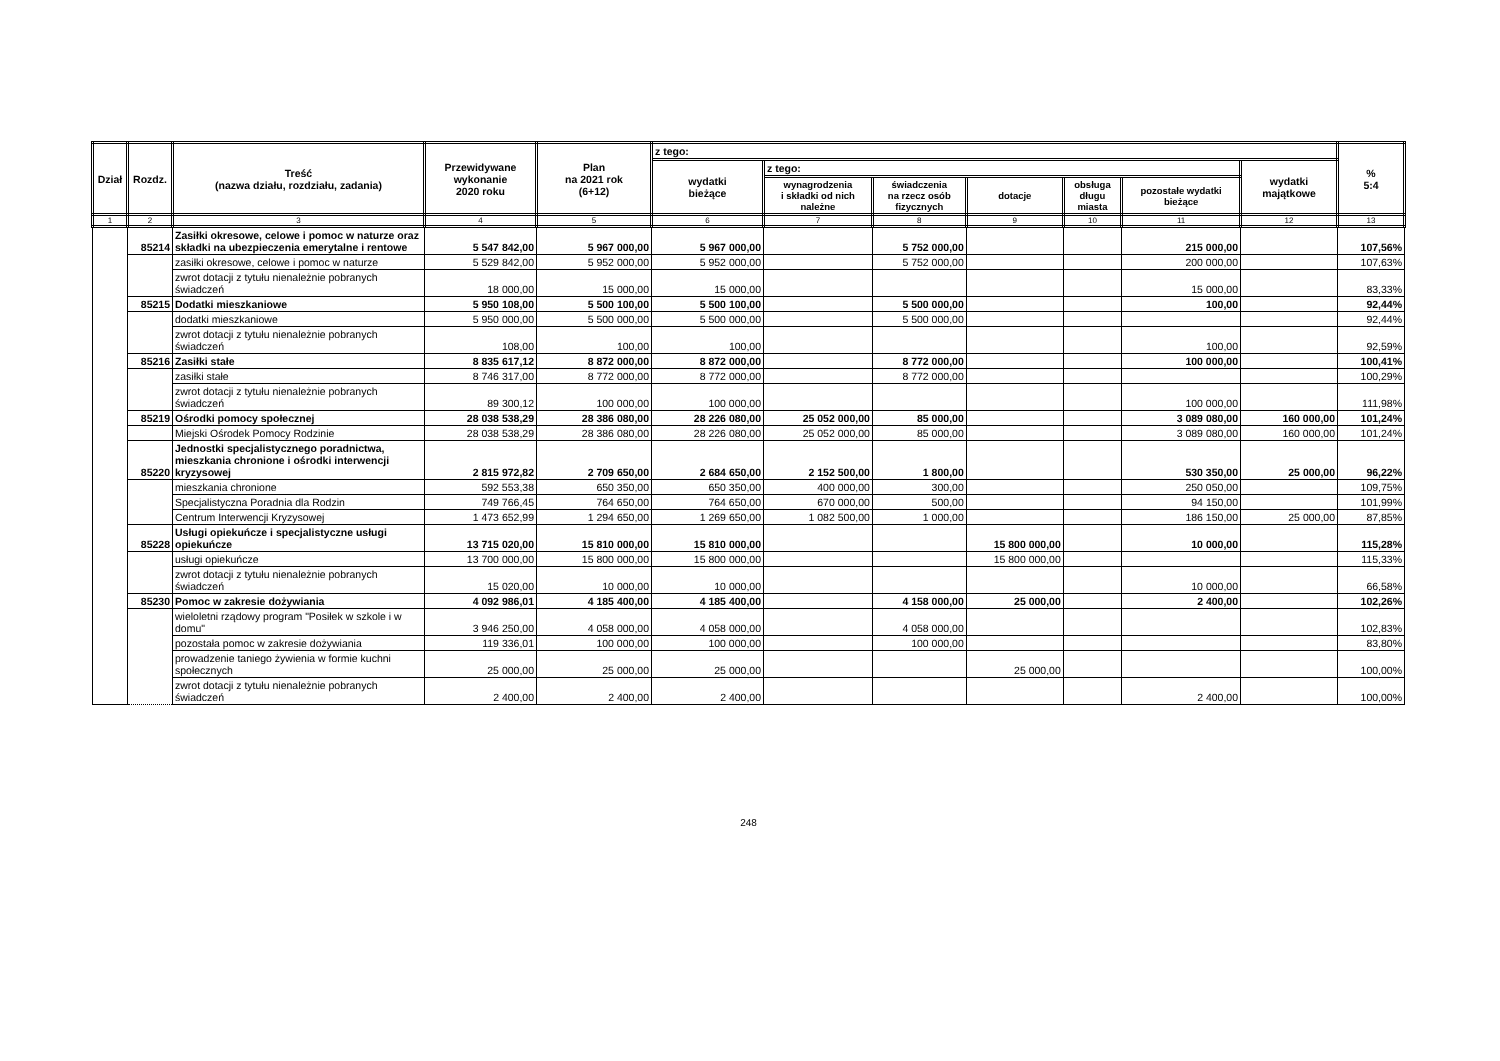| Dział | Rozdz. | Treść (nazwa działu, rozdziału, zadania) | Przewidywane wykonanie 2020 roku | Plan na 2021 rok (6+12) | z tego: | | | | | | | % 5:4 |
| --- | --- | --- | --- | --- | --- | --- | --- | --- | --- | --- | --- | --- |
| | | | | | wydatki bieżące | z tego: | | | | | wydatki majątkowe | |
| | | | | | | wynagrodzenia i składki od nich należne | świadczenia na rzecz osób fizycznych | dotacje | obsługa długu miasta | pozostałe wydatki bieżące | | |
| 1 | 2 | 3 | 4 | 5 | 6 | 7 | 8 | 9 | 10 | 11 | 12 | 13 |
| | 85214 | Zasiłki okresowe, celowe i pomoc w naturze oraz składki na ubezpieczenia emerytalne i rentowe | 5 547 842,00 | 5 967 000,00 | 5 967 000,00 | | 5 752 000,00 | | | 215 000,00 | | 107,56% |
| | | zasiłki okresowe, celowe i pomoc w naturze | 5 529 842,00 | 5 952 000,00 | 5 952 000,00 | | 5 752 000,00 | | | 200 000,00 | | 107,63% |
| | | zwrot dotacji z tytułu nienależnie pobranych świadczeń | 18 000,00 | 15 000,00 | 15 000,00 | | | | | 15 000,00 | | 83,33% |
| | 85215 | Dodatki mieszkaniowe | 5 950 108,00 | 5 500 100,00 | 5 500 100,00 | | 5 500 000,00 | | | 100,00 | | 92,44% |
| | | dodatki mieszkaniowe | 5 950 000,00 | 5 500 000,00 | 5 500 000,00 | | 5 500 000,00 | | | | | 92,44% |
| | | zwrot dotacji z tytułu nienależnie pobranych świadczeń | 108,00 | 100,00 | 100,00 | | | | | 100,00 | | 92,59% |
| | 85216 | Zasiłki stałe | 8 835 617,12 | 8 872 000,00 | 8 872 000,00 | | 8 772 000,00 | | | 100 000,00 | | 100,41% |
| | | zasiłki stałe | 8 746 317,00 | 8 772 000,00 | 8 772 000,00 | | 8 772 000,00 | | | | | 100,29% |
| | | zwrot dotacji z tytułu nienależnie pobranych świadczeń | 89 300,12 | 100 000,00 | 100 000,00 | | | | | 100 000,00 | | 111,98% |
| | 85219 | Ośrodki pomocy społecznej | 28 038 538,29 | 28 386 080,00 | 28 226 080,00 | 25 052 000,00 | 85 000,00 | | | 3 089 080,00 | 160 000,00 | 101,24% |
| | | Miejski Ośrodek Pomocy Rodzinie | 28 038 538,29 | 28 386 080,00 | 28 226 080,00 | 25 052 000,00 | 85 000,00 | | | 3 089 080,00 | 160 000,00 | 101,24% |
| | 85220 | Jednostki specjalistycznego poradnictwa, mieszkania chronione i ośrodki interwencji kryzysowej | 2 815 972,82 | 2 709 650,00 | 2 684 650,00 | 2 152 500,00 | 1 800,00 | | | 530 350,00 | 25 000,00 | 96,22% |
| | | mieszkania chronione | 592 553,38 | 650 350,00 | 650 350,00 | 400 000,00 | 300,00 | | | 250 050,00 | | 109,75% |
| | | Specjalistyczna Poradnia dla Rodzin | 749 766,45 | 764 650,00 | 764 650,00 | 670 000,00 | 500,00 | | | 94 150,00 | | 101,99% |
| | | Centrum Interwencji Kryzysowej | 1 473 652,99 | 1 294 650,00 | 1 269 650,00 | 1 082 500,00 | 1 000,00 | | | 186 150,00 | 25 000,00 | 87,85% |
| | 85228 | Usługi opiekuńcze i specjalistyczne usługi opiekuńcze | 13 715 020,00 | 15 810 000,00 | 15 810 000,00 | | | 15 800 000,00 | | 10 000,00 | | 115,28% |
| | | usługi opiekuńcze | 13 700 000,00 | 15 800 000,00 | 15 800 000,00 | | | 15 800 000,00 | | | | 115,33% |
| | | zwrot dotacji z tytułu nienależnie pobranych świadczeń | 15 020,00 | 10 000,00 | 10 000,00 | | | | | 10 000,00 | | 66,58% |
| | 85230 | Pomoc w zakresie dożywiania | 4 092 986,01 | 4 185 400,00 | 4 185 400,00 | | 4 158 000,00 | 25 000,00 | | 2 400,00 | | 102,26% |
| | | wieloletni rządowy program "Posiłek w szkole i w domu" | 3 946 250,00 | 4 058 000,00 | 4 058 000,00 | | 4 058 000,00 | | | | | 102,83% |
| | | pozostała pomoc w zakresie dożywiania | 119 336,01 | 100 000,00 | 100 000,00 | | 100 000,00 | | | | | 83,80% |
| | | prowadzenie taniego żywienia w formie kuchni społecznych | 25 000,00 | 25 000,00 | 25 000,00 | | | 25 000,00 | | | | 100,00% |
| | | zwrot dotacji z tytułu nienależnie pobranych świadczeń | 2 400,00 | 2 400,00 | 2 400,00 | | | | | 2 400,00 | | 100,00% |
248